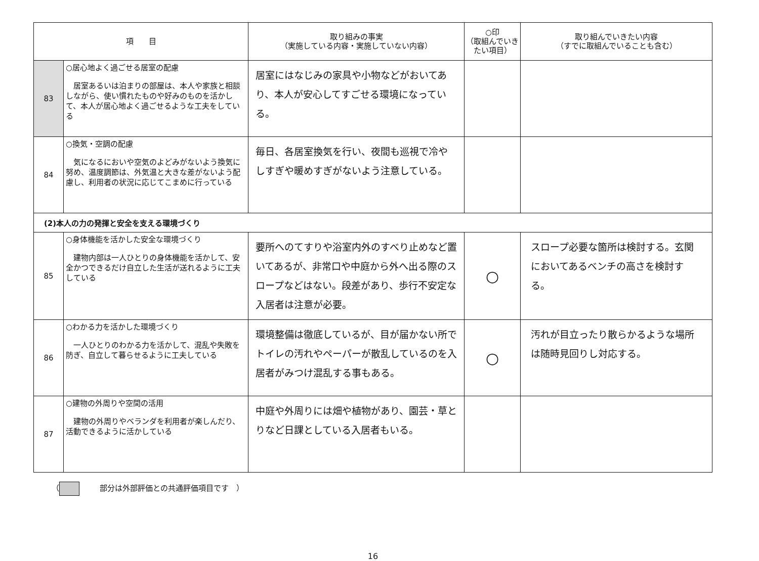| 項 目 | | 取り組みの事実 （実施している内容・実施していない内容） | ○印 （取組んでいき たい項目） | 取り組んでいきたい内容 （すでに取組んでいることも含む） |
| --- | --- | --- | --- | --- |
| 83 | ○居心地よく過ごせる居室の配慮 居室あるいは泊まりの部屋は、本人や家族と相談しながら、使い慣れたものや好みのものを活かして、本人が居心地よく過ごせるような工夫をしている | 居室にはなじみの家具や小物などがおいてあり、本人が安心してすごせる環境になっている。 | | |
| 84 | ○換気・空調の配慮 気になるにおいや空気のよどみがないよう換気に努め、温度調節は、外気温と大きな差がないよう配慮し、利用者の状況に応じてこまめに行っている | 毎日、各居室換気を行い、夜間も巡視で冷やしすぎや暖めすぎがないよう注意している。 | | |
| (2)本人の力の発揮と安全を支える環境づくり | | | | |
| 85 | ○身体機能を活かした安全な環境づくり 建物内部は一人ひとりの身体機能を活かして、安全かつできるだけ自立した生活が送れるように工夫している | 要所へのてすりや浴室内外のすべり止めなど置いてあるが、非常口や中庭から外へ出る際のスロープなどはない。段差があり、歩行不安定な入居者は注意が必要。 | ○ | スロープ必要な箇所は検討する。玄関においてあるベンチの高さを検討する。 |
| 86 | ○わかる力を活かした環境づくり 一人ひとりのわかる力を活かして、混乱や失敗を防ぎ、自立して暮らせるように工夫している | 環境整備は徹底しているが、目が届かない所でトイレの汚れやペーパーが散乱しているのを入居者がみつけ混乱する事もある。 | ○ | 汚れが目立ったり散らかるような場所は随時見回りし対応する。 |
| 87 | ○建物の外周りや空間の活用 建物の外周りやベランダを利用者が楽しんだり、活動できるように活かしている | 中庭や外周りには畑や植物があり、園芸・草とりなど日課としている入居者もいる。 | | |
（ 部分は外部評価との共通評価項目です　）
16